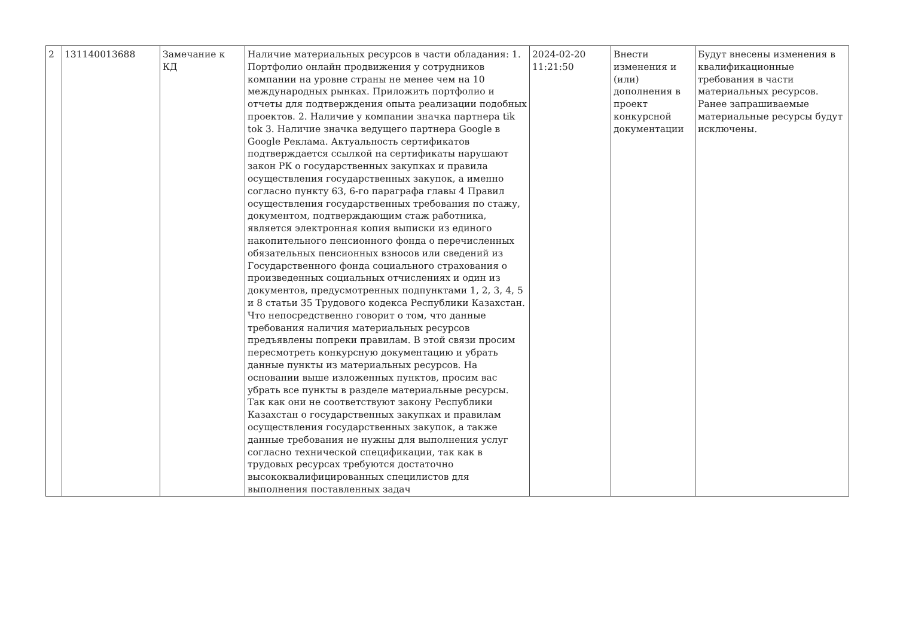| 2 | 131140013688 | Замечание к КД | Наличие материальных ресурсов в части обладания: 1. Портфолио онлайн продвижения у сотрудников компании на уровне страны не менее чем на 10 международных рынках. Приложить портфолио и отчеты для подтверждения опыта реализации подобных проектов. 2. Наличие у компании значка партнера tik tok 3. Наличие значка ведущего партнера Google в Google Реклама. Актуальность сертификатов подтверждается ссылкой на сертификаты нарушают закон РК о государственных закупках и правила осуществления государственных закупок, а именно согласно пункту 63, 6-го параграфа главы 4 Правил осуществления государственных требования по стажу, документом, подтверждающим стаж работника, является электронная копия выписки из единого накопительного пенсионного фонда о перечисленных обязательных пенсионных взносов или сведений из Государственного фонда социального страхования о произведенных социальных отчислениях и один из документов, предусмотренных подпунктами 1, 2, 3, 4, 5 и 8 статьи 35 Трудового кодекса Республики Казахстан. Что непосредственно говорит о том, что данные требования наличия материальных ресурсов предъявлены попреки правилам. В этой связи просим пересмотреть конкурсную документацию и убрать данные пункты из материальных ресурсов. На основании выше изложенных пунктов, просим вас убрать все пункты в разделе материальные ресурсы. Так как они не соответствуют закону Республики Казахстан о государственных закупках и правилам осуществления государственных закупок, а также данные требования не нужны для выполнения услуг согласно технической спецификации, так как в трудовых ресурсах требуются достаточно высококвалифицированных специлистов для выполнения поставленных задач | 2024-02-20 11:21:50 | Внести изменения и (или) дополнения в проект конкурсной документации | Будут внесены изменения в квалификационные требования в части материальных ресурсов. Ранее запрашиваемые материальные ресурсы будут исключены. |